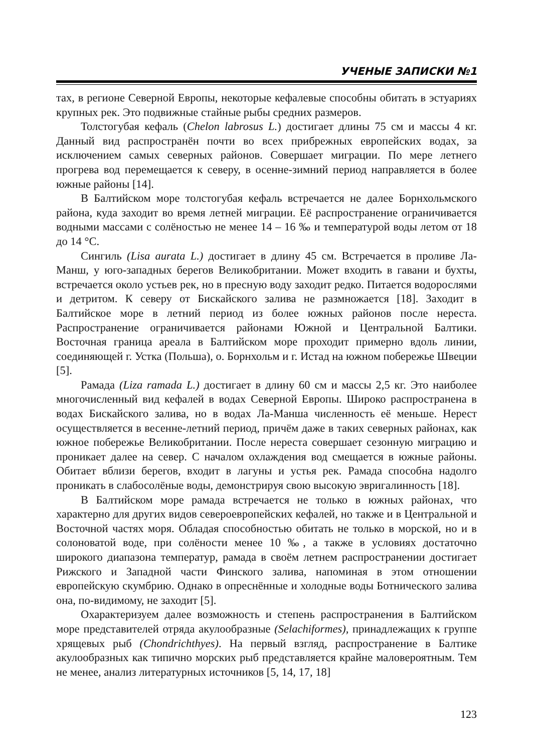УЧЕНЫЕ ЗАПИСКИ №1
тах, в регионе Северной Европы, некоторые кефалевые способны обитать в эстуариях крупных рек. Это подвижные стайные рыбы средних размеров.
Толстогубая кефаль (Chelon labrosus L.) достигает длины 75 см и массы 4 кг. Данный вид распространён почти во всех прибрежных европейских водах, за исключением самых северных районов. Совершает миграции. По мере летнего прогрева вод перемещается к северу, в осенне-зимний период направляется в более южные районы [14].
В Балтийском море толстогубая кефаль встречается не далее Борнхольмского района, куда заходит во время летней миграции. Её распространение ограничивается водными массами с солёностью не менее 14 – 16 ‰ и температурой воды летом от 18 до 14 °С.
Сингиль (Lisa aurata L.) достигает в длину 45 см. Встречается в проливе Ла-Манш, у юго-западных берегов Великобритании. Может входить в гавани и бухты, встречается около устьев рек, но в пресную воду заходит редко. Питается водорослями и детритом. К северу от Бискайского залива не размножается [18]. Заходит в Балтийское море в летний период из более южных районов после нереста. Распространение ограничивается районами Южной и Центральной Балтики. Восточная граница ареала в Балтийском море проходит примерно вдоль линии, соединяющей г. Устка (Польша), о. Борнхольм и г. Истад на южном побережье Швеции [5].
Рамада (Liza ramada L.) достигает в длину 60 см и массы 2,5 кг. Это наиболее многочисленный вид кефалей в водах Северной Европы. Широко распространена в водах Бискайского залива, но в водах Ла-Манша численность её меньше. Нерест осуществляется в весенне-летний период, причём даже в таких северных районах, как южное побережье Великобритании. После нереста совершает сезонную миграцию и проникает далее на север. С началом охлаждения вод смещается в южные районы. Обитает вблизи берегов, входит в лагуны и устья рек. Рамада способна надолго проникать в слабосолёные воды, демонстрируя свою высокую эвригалинность [18].
В Балтийском море рамада встречается не только в южных районах, что характерно для других видов североевропейских кефалей, но также и в Центральной и Восточной частях моря. Обладая способностью обитать не только в морской, но и в солоноватой воде, при солёности менее 10 ‰, а также в условиях достаточно широкого диапазона температур, рамада в своём летнем распространении достигает Рижского и Западной части Финского залива, напоминая в этом отношении европейскую скумбрию. Однако в опреснённые и холодные воды Ботнического залива она, по-видимому, не заходит [5].
Охарактеризуем далее возможность и степень распространения в Балтийском море представителей отряда акулообразные (Selachiformes), принадлежащих к группе хрящевых рыб (Chondrichthyes). На первый взгляд, распространение в Балтике акулообразных как типично морских рыб представляется крайне маловероятным. Тем не менее, анализ литературных источников [5, 14, 17, 18]
123